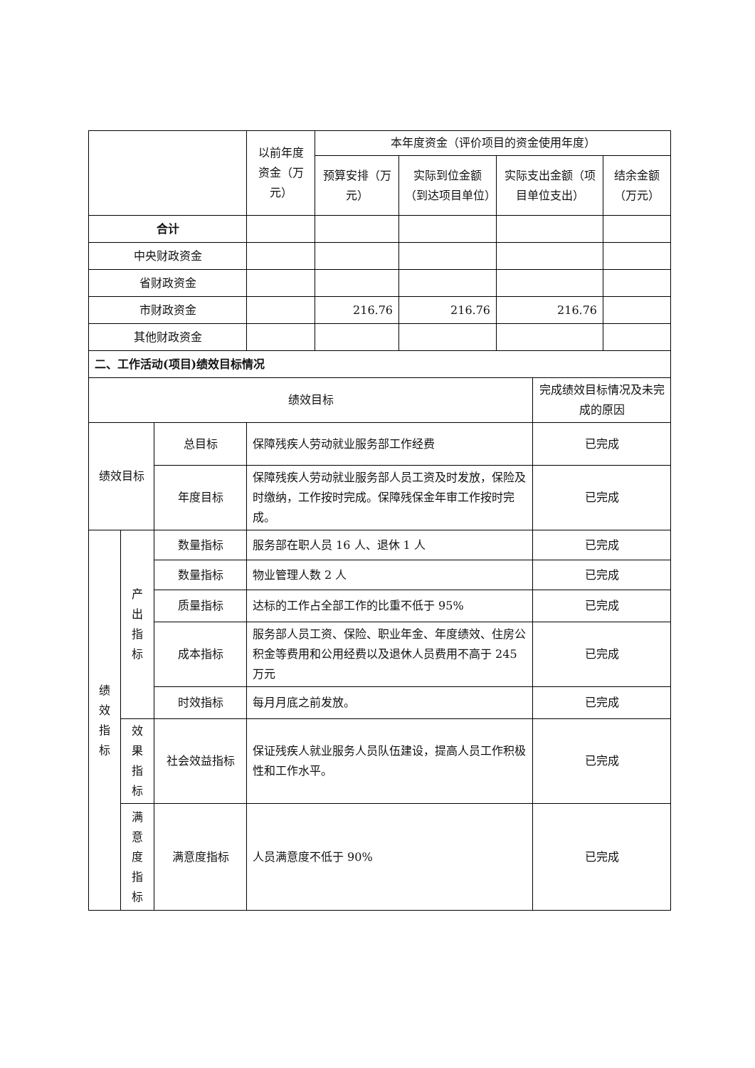| | 以前年度资金（万元） | 本年度资金（评价项目的资金使用年度） | | | |
| | | 预算安排（万元） | 实际到位金额（到达项目单位） | 实际支出金额（项目单位支出） | 结余金额（万元） |
| 合计 | | | | | |
| 中央财政资金 | | | | | |
| 省财政资金 | | | | | |
| 市财政资金 | | 216.76 | 216.76 | 216.76 | |
| 其他财政资金 | | | | | |
| 二、工作活动(项目)绩效目标情况 | | | | |
| 绩效目标 | | | | 完成绩效目标情况及未完成的原因 |
| 绩效目标 | | 总目标 | 保障残疾人劳动就业服务部工作经费 | 已完成 |
| | | 年度目标 | 保障残疾人劳动就业服务部人员工资及时发放，保险及时缴纳，工作按时完成。保障残保金年审工作按时完成。 | 已完成 |
| 绩 效 指 标 | 产 出 指 标 | 数量指标 | 服务部在职人员 16 人、退休 1 人 | 已完成 |
| | | 数量指标 | 物业管理人数 2 人 | 已完成 |
| | | 质量指标 | 达标的工作占全部工作的比重不低于 95% | 已完成 |
| | | 成本指标 | 服务部人员工资、保险、职业年金、年度绩效、住房公积金等费用和公用经费以及退休人员费用不高于 245 万元 | 已完成 |
| | | 时效指标 | 每月月底之前发放。 | 已完成 |
| | 效 果 指 标 | 社会效益指标 | 保证残疾人就业服务人员队伍建设，提高人员工作积极性和工作水平。 | 已完成 |
| | 满 意 度 指 标 | 满意度指标 | 人员满意度不低于 90% | 已完成 |